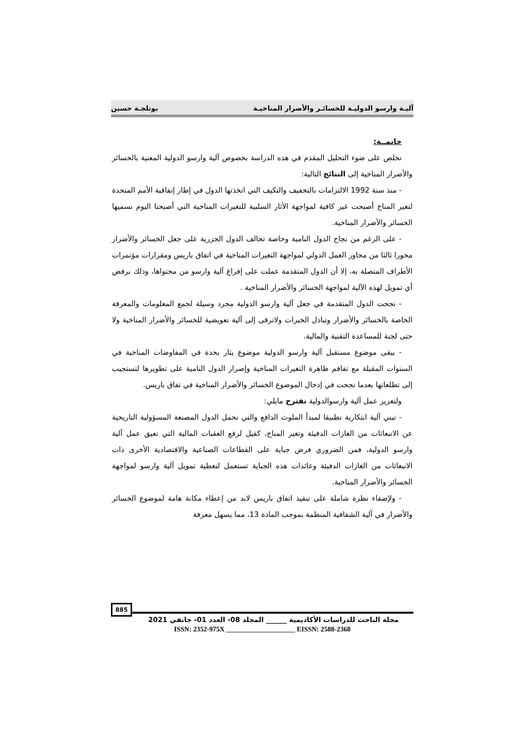آليـة وارسو الدوليـة للخسائـر والأضرار المناخيـة بوتلجـة حسين
خاتمــة:
نخلص على ضوء التحليل المقدم في هذه الدراسة بخصوص آلية وارسو الدولية المعنية بالخسائر والأضرار المناخية إلى النتائج التالية:
- منذ سنة 1992 الالتزامات بالتخفيف والتكيف التي اتخذتها الدول في إطار إتفاقية الأمم المتحدة لتغير المناخ أصبحت غير كافية لمواجهة الأثار السلبية للتغيرات المناخية التي أصبحنا اليوم نسميها الخسائر والأضرار المناخية.
- على الرغم من نجاح الدول النامية وخاصة تحالف الدول الجزرية على جعل الخسائر والأضرار محورا ثالثا من محاور العمل الدولي لمواجهة التغيرات المناخية في اتفاق باريس ومقرارات مؤتمرات الأطراف المتصلة به، إلا أن الدول المتقدمة عملت على إفراغ آلية وارسو من محتواها، وذلك برفض أي تمويل لهذه الآلية لمواجهة الخسائر والأضرار المناخية .
- نجحت الدول المتقدمة في جعل آلية وارسو الدولية مجرد وسيلة لجمع المعلومات والمعرفة الخاصة بالخسائر والأضرار وتبادل الخبرات ولاترقى إلى آلية تعويضية للخسائر والأضرار المناخية ولا حتى لجنة للمساعدة التقنية والمالية.
- يبقى موضوع مستقبل آلية وارسو الدولية موضوع يثار بحدة في المفاوضات المناخية في السنوات المقبلة مع تفاقم ظاهرة التغيرات المناخية وإصرار الدول النامية على تطويرها لتستجيب إلى تطلعاتها بعدما نجحت في إدخال الموضوع الخسائر والأضرار المناخية في تفاق باريس.
ولتعزيز عمل آلية وارسوالدولية نقترح مايلي:
- تبني آلية ابتكارية تطبيقا لمبدأ الملوث الدافع والتي تحمل الدول المصنعة المسؤولية التاريخية عن الانبعاثات من الغازات الدفيئة وتغير المناخ، كفيل لرفع العقبات المالية التي تعيق عمل آلية وارسو الدولية، فمن الضروري فرض جباية على القطاعات الصناعية والاقتصادية الأخرى ذات الانبعاثات من الغازات الدفيئة وعائدات هذه الجباية تستعمل لتغطية تمويل آلية وارسو لمواجهة الخسائر والأضرار المناخية.
- ولإضفاء نظرة شاملة على تنفيذ اتفاق باريس لابد من إعطاء مكانة هامة لموضوع الخسائر والأضرار في آلية الشفافية المنظمة بموجب المادة 13، مما يسهل معرفة
885
مجلة الباحث للدراسات الأكاديمية ______ المجلد 08- العدد 01- جانفي 2021
ISSN: 2352-975X ____________________ EISSN: 2588-2368